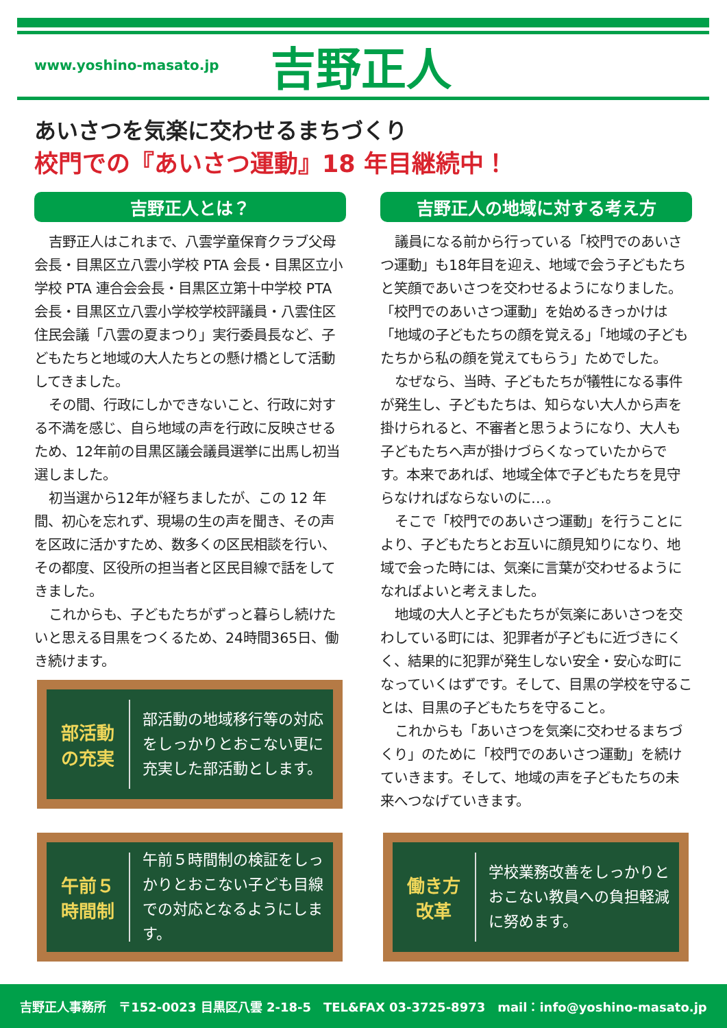www.yoshino-masato.jp
吉野正人
あいさつを気楽に交わせるまちづくり
校門での『あいさつ運動』18 年目継続中！
吉野正人とは？
吉野正人はこれまで、八雲学童保育クラブ父母会長・目黒区立八雲小学校 PTA 会長・目黒区立小学校 PTA 連合会会長・目黒区立第十中学校 PTA 会長・目黒区立八雲小学校学校評議員・八雲住区住民会議「八雲の夏まつり」実行委員長など、子どもたちと地域の大人たちとの懸け橋として活動してきました。
その間、行政にしかできないこと、行政に対する不満を感じ、自ら地域の声を行政に反映させるため、12年前の目黒区議会議員選挙に出馬し初当選しました。
初当選から12年が経ちましたが、この 12 年間、初心を忘れず、現場の生の声を聞き、その声を区政に活かすため、数多くの区民相談を行い、その都度、区役所の担当者と区民目線で話をしてきました。
これからも、子どもたちがずっと暮らし続けたいと思える目黒をつくるため、24時間365日、働き続けます。
吉野正人の地域に対する考え方
議員になる前から行っている「校門でのあいさつ運動」も18年目を迎え、地域で会う子どもたちと笑顔であいさつを交わせるようになりました。「校門でのあいさつ運動」を始めるきっかけは「地域の子どもたちの顔を覚える」「地域の子どもたちから私の顔を覚えてもらう」ためでした。
なぜなら、当時、子どもたちが犠牲になる事件が発生し、子どもたちは、知らない大人から声を掛けられると、不審者と思うようになり、大人も子どもたちへ声が掛けづらくなっていたからです。本来であれば、地域全体で子どもたちを見守らなければならないのに…。
そこで「校門でのあいさつ運動」を行うことにより、子どもたちとお互いに顔見知りになり、地域で会った時には、気楽に言葉が交わせるようになればよいと考えました。
地域の大人と子どもたちが気楽にあいさつを交わしている町には、犯罪者が子どもに近づきにくく、結果的に犯罪が発生しない安全・安心な町になっていくはずです。そして、目黒の学校を守ることは、目黒の子どもたちを守ること。
これからも「あいさつを気楽に交わせるまちづくり」のために「校門でのあいさつ運動」を続けていきます。そして、地域の声を子どもたちの未来へつなげていきます。
部活動
の充実
部活動の地域移行等の対応をしっかりとおこない更に充実した部活動とします。
午前５
時間制
午前５時間制の検証をしっかりとおこない子ども目線での対応となるようにします。
働き方
改革
学校業務改善をしっかりとおこない教員への負担軽減に努めます。
吉野正人事務所　〒152-0023 目黒区八雲 2-18-5　TEL&FAX 03-3725-8973　mail：info@yoshino-masato.jp